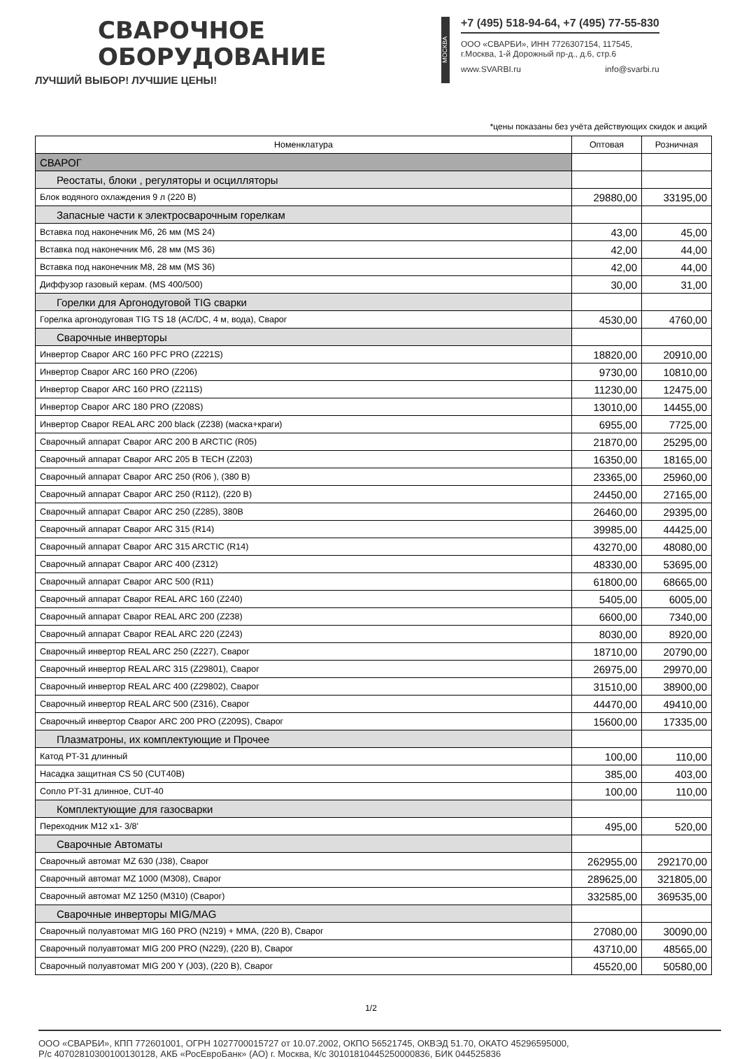СВАРОЧНОЕ
ОБОРУДОВАНИЕ
ЛУЧШИЙ ВЫБОР! ЛУЧШИЕ ЦЕНЫ!
МОСКВА
+7 (495) 518-94-64, +7 (495) 77-55-830
ООО «СВАРБИ», ИНН 7726307154, 117545,
г.Москва, 1-й Дорожный пр-д., д.6, стр.6
www.SVARBI.ru info@svarbi.ru
*цены показаны без учёта действующих скидок и акций
| Номенклатура | Оптовая | Розничная |
| --- | --- | --- |
| СВАРОГ | | |
| Реостаты, блоки , регуляторы и осцилляторы | | |
| Блок водяного охлаждения 9 л (220 В) | 29880,00 | 33195,00 |
| Запасные части к электросварочным горелкам | | |
| Вставка под наконечник М6, 26 мм (MS 24) | 43,00 | 45,00 |
| Вставка под наконечник М6, 28 мм (MS 36) | 42,00 | 44,00 |
| Вставка под наконечник М8, 28 мм (MS 36) | 42,00 | 44,00 |
| Диффузор газовый керам. (MS 400/500) | 30,00 | 31,00 |
| Горелки для Аргонодуговой TIG сварки | | |
| Горелка аргонодуговая TIG TS 18 (AC/DC, 4 м, вода), Сварог | 4530,00 | 4760,00 |
| Сварочные инверторы | | |
| Инвертор Сварог ARC 160 PFC PRO (Z221S) | 18820,00 | 20910,00 |
| Инвертор Сварог ARC 160 PRO (Z206) | 9730,00 | 10810,00 |
| Инвертор Сварог ARC 160 PRO (Z211S) | 11230,00 | 12475,00 |
| Инвертор Сварог ARC 180 PRO (Z208S) | 13010,00 | 14455,00 |
| Инвертор Сварог REAL ARC 200 black (Z238) (маска+краги) | 6955,00 | 7725,00 |
| Сварочный аппарат Сварог ARC 200 B ARCTIC (R05) | 21870,00 | 25295,00 |
| Сварочный аппарат Сварог ARC 205 В TECH (Z203) | 16350,00 | 18165,00 |
| Сварочный аппарат Сварог ARC 250 (R06 ), (380 В) | 23365,00 | 25960,00 |
| Сварочный аппарат Сварог ARC 250 (R112), (220 В) | 24450,00 | 27165,00 |
| Сварочный аппарат Сварог ARC 250 (Z285), 380В | 26460,00 | 29395,00 |
| Сварочный аппарат Сварог ARC 315 (R14) | 39985,00 | 44425,00 |
| Сварочный аппарат Сварог ARC 315 ARCTIC (R14) | 43270,00 | 48080,00 |
| Сварочный аппарат Сварог ARC 400 (Z312) | 48330,00 | 53695,00 |
| Сварочный аппарат Сварог ARC 500 (R11) | 61800,00 | 68665,00 |
| Сварочный аппарат Сварог REAL ARC 160 (Z240) | 5405,00 | 6005,00 |
| Сварочный аппарат Сварог REAL ARC 200 (Z238) | 6600,00 | 7340,00 |
| Сварочный аппарат Сварог REAL ARC 220 (Z243) | 8030,00 | 8920,00 |
| Сварочный инвертор REAL ARC 250 (Z227), Сварог | 18710,00 | 20790,00 |
| Сварочный инвертор REAL ARC 315 (Z29801), Сварог | 26975,00 | 29970,00 |
| Сварочный инвертор REAL ARC 400 (Z29802), Сварог | 31510,00 | 38900,00 |
| Сварочный инвертор REAL ARC 500 (Z316), Сварог | 44470,00 | 49410,00 |
| Сварочный инвертор Сварог ARC 200 PRO (Z209S), Сварог | 15600,00 | 17335,00 |
| Плазматроны, их комплектующие и Прочее | | |
| Катод PT-31 длинный | 100,00 | 110,00 |
| Насадка защитная CS 50 (CUT40B) | 385,00 | 403,00 |
| Сопло PT-31 длинное, CUT-40 | 100,00 | 110,00 |
| Комплектующие для газосварки | | |
| Переходник М12 х1- 3/8' | 495,00 | 520,00 |
| Сварочные Автоматы | | |
| Сварочный автомат MZ 630 (J38), Сварог | 262955,00 | 292170,00 |
| Сварочный автомат MZ 1000 (M308), Сварог | 289625,00 | 321805,00 |
| Сварочный автомат MZ 1250 (M310) (Сварог) | 332585,00 | 369535,00 |
| Сварочные инверторы MIG/MAG | | |
| Сварочный полуавтомат MIG 160 PRO (N219) + MMA, (220 В), Сварог | 27080,00 | 30090,00 |
| Сварочный полуавтомат MIG 200 PRO (N229), (220 В), Сварог | 43710,00 | 48565,00 |
| Сварочный полуавтомат MIG 200 Y (J03), (220 В), Сварог | 45520,00 | 50580,00 |
1/2
ООО «СВАРБИ», КПП 772601001, ОГРН 1027700015727 от 10.07.2002, ОКПО 56521745, ОКВЭД 51.70, ОКАТО 45296595000,
Р/с 40702810300100130128, АКБ «РосЕвроБанк» (АО) г. Москва, К/с 30101810445250000836, БИК 044525836